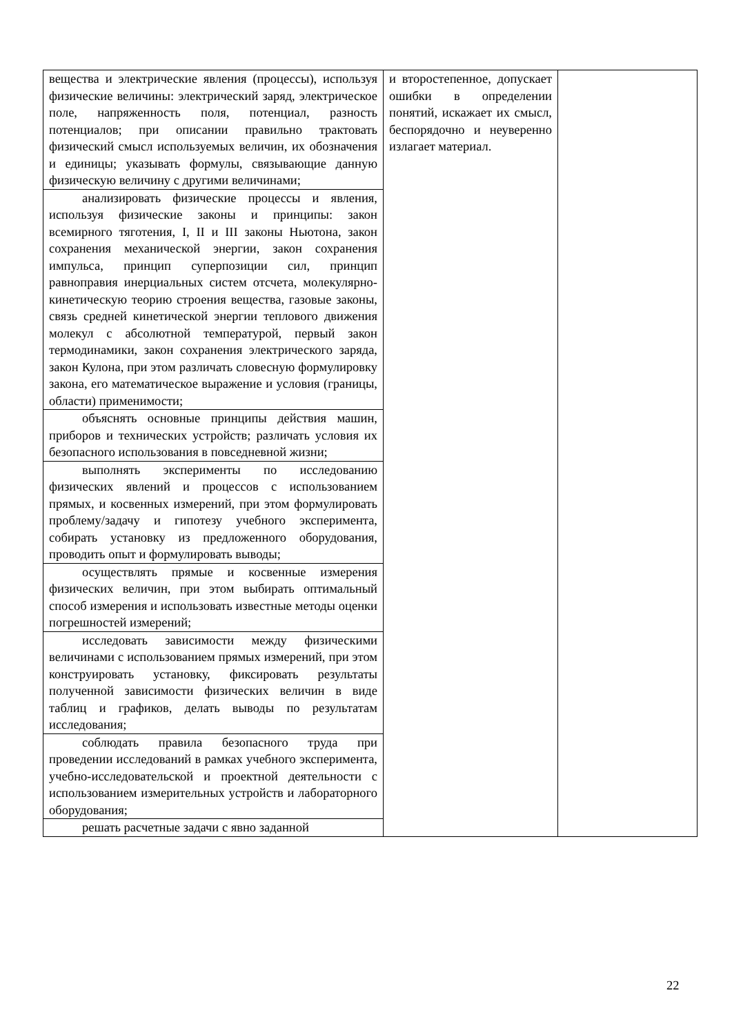| вещества и электрические явления (процессы), используя физические величины: электрический заряд, электрическое поле, напряженность поля, потенциал, разность потенциалов; при описании правильно трактовать физический смысл используемых величин, их обозначения и единицы; указывать формулы, связывающие данную физическую величину с другими величинами; | и второстепенное, допускает ошибки в определении понятий, искажает их смысл, беспорядочно и неуверенно излагает материал. | |
| анализировать физические процессы и явления, используя физические законы и принципы: закон всемирного тяготения, I, II и III законы Ньютона, закон сохранения механической энергии, закон сохранения импульса, принцип суперпозиции сил, принцип равноправия инерциальных систем отсчета, молекулярно-кинетическую теорию строения вещества, газовые законы, связь средней кинетической энергии теплового движения молекул с абсолютной температурой, первый закон термодинамики, закон сохранения электрического заряда, закон Кулона, при этом различать словесную формулировку закона, его математическое выражение и условия (границы, области) применимости; | | |
| объяснять основные принципы действия машин, приборов и технических устройств; различать условия их безопасного использования в повседневной жизни; | | |
| выполнять эксперименты по исследованию физических явлений и процессов с использованием прямых, и косвенных измерений, при этом формулировать проблему/задачу и гипотезу учебного эксперимента, собирать установку из предложенного оборудования, проводить опыт и формулировать выводы; | | |
| осуществлять прямые и косвенные измерения физических величин, при этом выбирать оптимальный способ измерения и использовать известные методы оценки погрешностей измерений; | | |
| исследовать зависимости между физическими величинами с использованием прямых измерений, при этом конструировать установку, фиксировать результаты полученной зависимости физических величин в виде таблиц и графиков, делать выводы по результатам исследования; | | |
| соблюдать правила безопасного труда при проведении исследований в рамках учебного эксперимента, учебно-исследовательской и проектной деятельности с использованием измерительных устройств и лабораторного оборудования; | | |
| решать расчетные задачи с явно заданной | | |
22